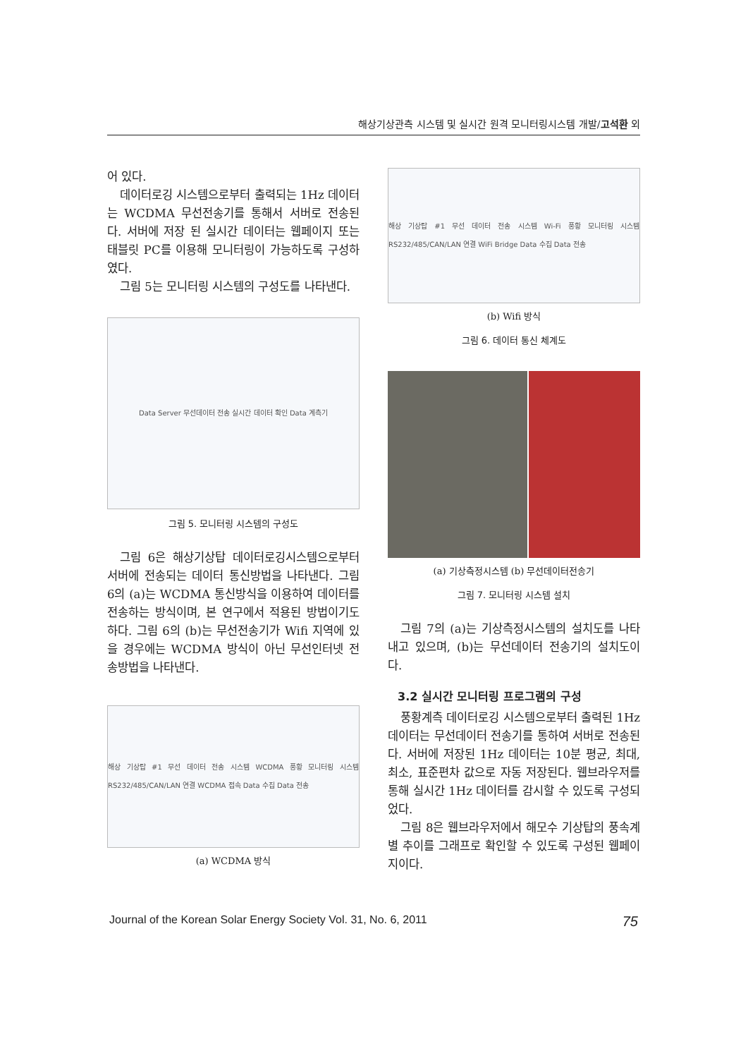해상기상관측 시스템 및 실시간 원격 모니터링시스템 개발/고석환 외
어 있다.
데이터로깅 시스템으로부터 출력되는 1Hz 데이터는 WCDMA 무선전송기를 통해서 서버로 전송된다. 서버에 저장 된 실시간 데이터는 웹페이지 또는 태블릿 PC를 이용해 모니터링이 가능하도록 구성하였다.
그림 5는 모니터링 시스템의 구성도를 나타낸다.
Data Server 무선데이터 전송 실시간 데이터 확인 Data 계측기
그림 5. 모니터링 시스템의 구성도
그림 6은 해상기상탑 데이터로깅시스템으로부터 서버에 전송되는 데이터 통신방법을 나타낸다. 그림 6의 (a)는 WCDMA 통신방식을 이용하여 데이터를 전송하는 방식이며, 본 연구에서 적용된 방법이기도 하다. 그림 6의 (b)는 무선전송기가 Wifi 지역에 있을 경우에는 WCDMA 방식이 아닌 무선인터넷 전송방법을 나타낸다.
해상 기상탑 #1 무선 데이터 전송 시스템 WCDMA 풍황 모니터링 시스템 RS232/485/CAN/LAN 연결 WCDMA 접속 Data 수집 Data 전송
(a) WCDMA 방식
해상 기상탑 #1 무선 데이터 전송 시스템 Wi-Fi 풍황 모니터링 시스템 RS232/485/CAN/LAN 연결 WiFi Bridge Data 수집 Data 전송
(b) Wifi 방식
그림 6. 데이터 통신 체계도
(a) 기상측정시스템 (b) 무선데이터전송기
그림 7. 모니터링 시스템 설치
그림 7의 (a)는 기상측정시스템의 설치도를 나타내고 있으며, (b)는 무선데이터 전송기의 설치도이다.
3.2 실시간 모니터링 프로그램의 구성
풍황계측 데이터로깅 시스템으로부터 출력된 1Hz 데이터는 무선데이터 전송기를 통하여 서버로 전송된다. 서버에 저장된 1Hz 데이터는 10분 평균, 최대, 최소, 표준편차 값으로 자동 저장된다. 웹브라우저를 통해 실시간 1Hz 데이터를 감시할 수 있도록 구성되었다.
그림 8은 웹브라우저에서 해모수 기상탑의 풍속계별 추이를 그래프로 확인할 수 있도록 구성된 웹페이지이다.
Journal of the Korean Solar Energy Society Vol. 31, No. 6, 2011 75